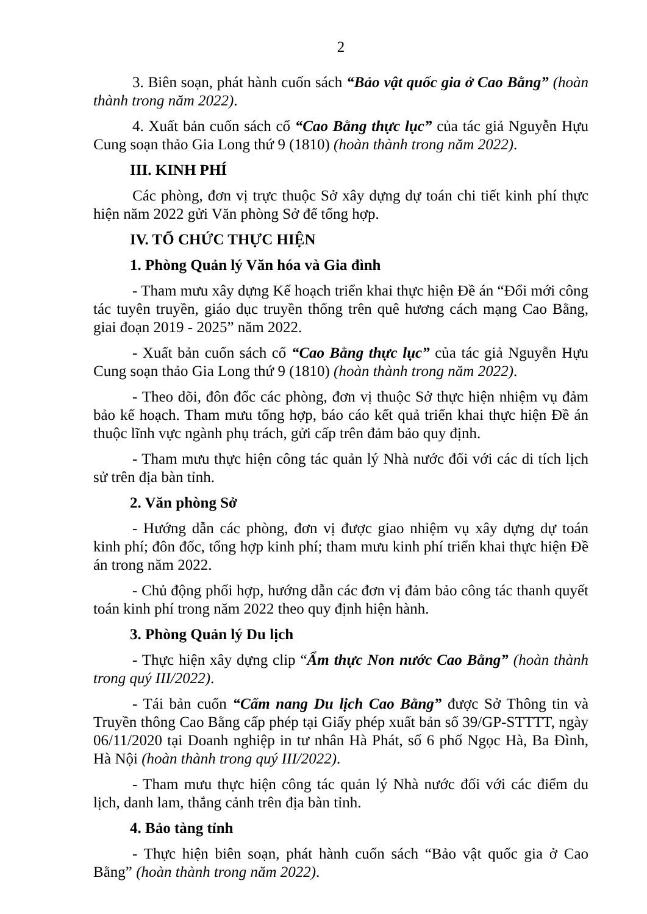2
3. Biên soạn, phát hành cuốn sách “Bảo vật quốc gia ở Cao Bằng” (hoàn thành trong năm 2022).
4. Xuất bản cuốn sách cổ “Cao Bằng thực lục” của tác giả Nguyễn Hựu Cung soạn thảo Gia Long thứ 9 (1810) (hoàn thành trong năm 2022).
III. KINH PHÍ
Các phòng, đơn vị trực thuộc Sở xây dựng dự toán chi tiết kinh phí thực hiện năm 2022 gửi Văn phòng Sở để tổng hợp.
IV. TỔ CHỨC THỰC HIỆN
1. Phòng Quản lý Văn hóa và Gia đình
- Tham mưu xây dựng Kế hoạch triển khai thực hiện Đề án “Đổi mới công tác tuyên truyền, giáo dục truyền thống trên quê hương cách mạng Cao Bằng, giai đoạn 2019 - 2025” năm 2022.
- Xuất bản cuốn sách cổ “Cao Bằng thực lục” của tác giả Nguyễn Hựu Cung soạn thảo Gia Long thứ 9 (1810) (hoàn thành trong năm 2022).
- Theo dõi, đôn đốc các phòng, đơn vị thuộc Sở thực hiện nhiệm vụ đảm bảo kế hoạch. Tham mưu tổng hợp, báo cáo kết quả triển khai thực hiện Đề án thuộc lĩnh vực ngành phụ trách, gửi cấp trên đảm bảo quy định.
- Tham mưu thực hiện công tác quản lý Nhà nước đối với các di tích lịch sử trên địa bàn tỉnh.
2. Văn phòng Sở
- Hướng dẫn các phòng, đơn vị được giao nhiệm vụ xây dựng dự toán kinh phí; đôn đốc, tổng hợp kinh phí; tham mưu kinh phí triển khai thực hiện Đề án trong năm 2022.
- Chủ động phối hợp, hướng dẫn các đơn vị đảm bảo công tác thanh quyết toán kinh phí trong năm 2022 theo quy định hiện hành.
3. Phòng Quản lý Du lịch
- Thực hiện xây dựng clip “Ẩm thực Non nước Cao Bằng” (hoàn thành trong quý III/2022).
- Tái bản cuốn “Cẩm nang Du lịch Cao Bằng” được Sở Thông tin và Truyền thông Cao Bằng cấp phép tại Giấy phép xuất bản số 39/GP-STTTT, ngày 06/11/2020 tại Doanh nghiệp in tư nhân Hà Phát, số 6 phố Ngọc Hà, Ba Đình, Hà Nội (hoàn thành trong quý III/2022).
- Tham mưu thực hiện công tác quản lý Nhà nước đối với các điểm du lịch, danh lam, thắng cảnh trên địa bàn tỉnh.
4. Bảo tàng tỉnh
- Thực hiện biên soạn, phát hành cuốn sách “Bảo vật quốc gia ở Cao Bằng” (hoàn thành trong năm 2022).